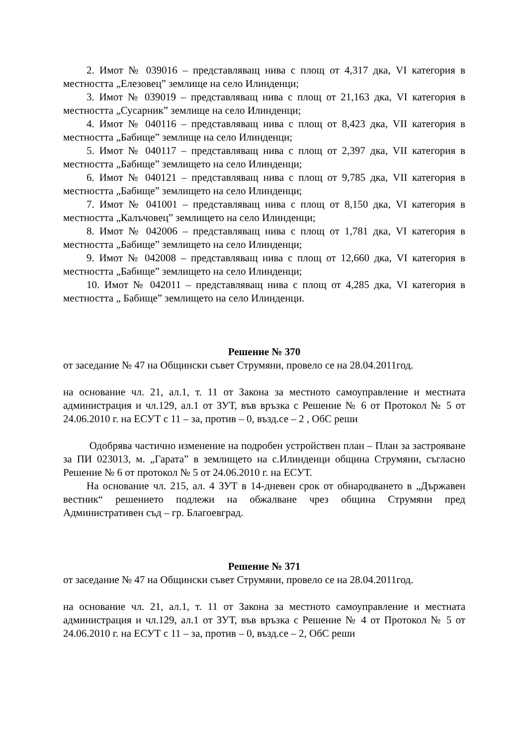2. Имот № 039016 – представляващ нива с площ от 4,317 дка, VI категория в местността „Елезовец” землище на село Илинденци;
3. Имот № 039019 – представляващ нива с площ от 21,163 дка, VI категория в местността „Сусарник” землище на село Илинденци;
4. Имот № 040116 – представляващ нива с площ от 8,423 дка, VII категория в местността „Бабище” землище на село Илинденци;
5. Имот № 040117 – представляващ нива с площ от 2,397 дка, VII категория в местността „Бабище” землището на село Илинденци;
6. Имот № 040121 – представляващ нива с площ от 9,785 дка, VII категория в местността „Бабище” землището на село Илинденци;
7. Имот № 041001 – представляващ нива с площ от 8,150 дка, VI категория в местността „Калъчовец” землището на село Илинденци;
8. Имот № 042006 – представляващ нива с площ от 1,781 дка, VI категория в местността „Бабище” землището на село Илинденци;
9. Имот № 042008 – представляващ нива с площ от 12,660 дка, VI категория в местността „Бабище” землището на село Илинденци;
10. Имот № 042011 – представляващ нива с площ от 4,285 дка, VI категория в местността „ Бабище” землището на село Илинденци.
Решение № 370
от заседание № 47 на Общински съвет Струмяни, провело се на 28.04.2011год.
на основание чл. 21, ал.1, т. 11 от Закона за местното самоуправление и местната администрация и чл.129, ал.1 от ЗУТ, във връзка с Решение № 6 от Протокол № 5 от 24.06.2010 г. на ЕСУТ с 11 – за, против – 0, възд.се – 2 , ОбС реши
Одобрява частично изменение на подробен устройствен план – План за застрояване за ПИ 023013, м. „Гарата” в землището на с.Илинденци община Струмяни, съгласно Решение № 6 от протокол № 5 от 24.06.2010 г. на ЕСУТ.
На основание чл. 215, ал. 4 ЗУТ в 14-дневен срок от обнародването в „Държавен вестник“ решението подлежи на обжалване чрез община Струмяни пред Административен съд – гр. Благоевград.
Решение № 371
от заседание № 47 на Общински съвет Струмяни, провело се на 28.04.2011год.
на основание чл. 21, ал.1, т. 11 от Закона за местното самоуправление и местната администрация и чл.129, ал.1 от ЗУТ, във връзка с Решение № 4 от Протокол № 5 от 24.06.2010 г. на ЕСУТ с 11 – за, против – 0, възд.се – 2, ОбС реши